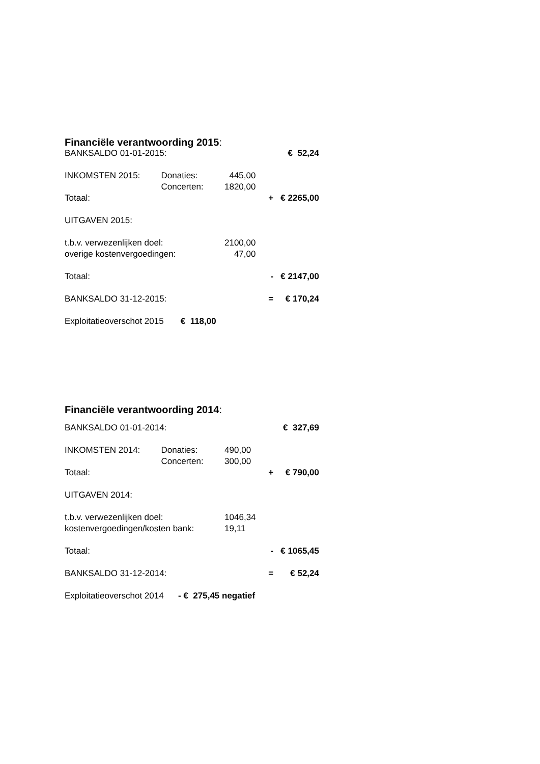Financiële verantwoording 2015:
| BANKSALDO 01-01-2015: | | | | € 52,24 |
| INKOMSTEN 2015: | Donaties: | 445,00 | | |
| | Concerten: | 1820,00 | | |
| Totaal: | | | + | € 2265,00 |
| UITGAVEN 2015: | | | | |
| t.b.v. verwezenlijken doel: | | 2100,00 | | |
| overige kostenvergoedingen: | | 47,00 | | |
| Totaal: | | | - | € 2147,00 |
| BANKSALDO 31-12-2015: | | | = | € 170,24 |
| Exploitatieoverschot 2015 € 118,00 | | | | |
Financiële verantwoording 2014:
| BANKSALDO 01-01-2014: | | | | € 327,69 |
| INKOMSTEN 2014: | Donaties: | 490,00 | | |
| | Concerten: | 300,00 | | |
| Totaal: | | | + | € 790,00 |
| UITGAVEN 2014: | | | | |
| t.b.v. verwezenlijken doel: | | 1046,34 | | |
| kostenvergoedingen/kosten bank: | | 19,11 | | |
| Totaal: | | | - | € 1065,45 |
| BANKSALDO 31-12-2014: | | | = | € 52,24 |
| Exploitatieoverschot 2014 - € 275,45 negatief | | | | |